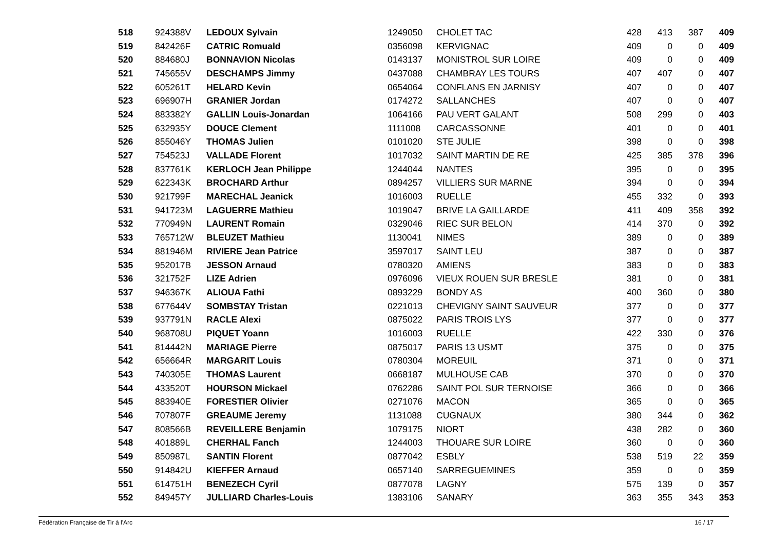| 518 | 924388V | LEDOUX Sylvain | 1249050 | CHOLET TAC | 428 | 413 | 387 | 409 |
| 519 | 842426F | CATRIC Romuald | 0356098 | KERVIGNAC | 409 | 0 | 0 | 409 |
| 520 | 884680J | BONNAVION Nicolas | 0143137 | MONISTROL SUR LOIRE | 409 | 0 | 0 | 409 |
| 521 | 745655V | DESCHAMPS Jimmy | 0437088 | CHAMBRAY LES TOURS | 407 | 407 | 0 | 407 |
| 522 | 605261T | HELARD Kevin | 0654064 | CONFLANS EN JARNISY | 407 | 0 | 0 | 407 |
| 523 | 696907H | GRANIER Jordan | 0174272 | SALLANCHES | 407 | 0 | 0 | 407 |
| 524 | 883382Y | GALLIN Louis-Jonardan | 1064166 | PAU VERT GALANT | 508 | 299 | 0 | 403 |
| 525 | 632935Y | DOUCE Clement | 1111008 | CARCASSONNE | 401 | 0 | 0 | 401 |
| 526 | 855046Y | THOMAS Julien | 0101020 | STE JULIE | 398 | 0 | 0 | 398 |
| 527 | 754523J | VALLADE Florent | 1017032 | SAINT MARTIN DE RE | 425 | 385 | 378 | 396 |
| 528 | 837761K | KERLOCH Jean Philippe | 1244044 | NANTES | 395 | 0 | 0 | 395 |
| 529 | 622343K | BROCHARD Arthur | 0894257 | VILLIERS SUR MARNE | 394 | 0 | 0 | 394 |
| 530 | 921799F | MARECHAL Jeanick | 1016003 | RUELLE | 455 | 332 | 0 | 393 |
| 531 | 941723M | LAGUERRE Mathieu | 1019047 | BRIVE LA GAILLARDE | 411 | 409 | 358 | 392 |
| 532 | 770949N | LAURENT Romain | 0329046 | RIEC SUR BELON | 414 | 370 | 0 | 392 |
| 533 | 765712W | BLEUZET Mathieu | 1130041 | NIMES | 389 | 0 | 0 | 389 |
| 534 | 881946M | RIVIERE Jean Patrice | 3597017 | SAINT LEU | 387 | 0 | 0 | 387 |
| 535 | 952017B | JESSON Arnaud | 0780320 | AMIENS | 383 | 0 | 0 | 383 |
| 536 | 321752F | LIZE Adrien | 0976096 | VIEUX ROUEN SUR BRESLE | 381 | 0 | 0 | 381 |
| 537 | 946367K | ALIOUA Fathi | 0893229 | BONDY AS | 400 | 360 | 0 | 380 |
| 538 | 677644V | SOMBSTAY Tristan | 0221013 | CHEVIGNY SAINT SAUVEUR | 377 | 0 | 0 | 377 |
| 539 | 937791N | RACLE Alexi | 0875022 | PARIS TROIS LYS | 377 | 0 | 0 | 377 |
| 540 | 968708U | PIQUET Yoann | 1016003 | RUELLE | 422 | 330 | 0 | 376 |
| 541 | 814442N | MARIAGE Pierre | 0875017 | PARIS 13 USMT | 375 | 0 | 0 | 375 |
| 542 | 656664R | MARGARIT Louis | 0780304 | MOREUIL | 371 | 0 | 0 | 371 |
| 543 | 740305E | THOMAS Laurent | 0668187 | MULHOUSE CAB | 370 | 0 | 0 | 370 |
| 544 | 433520T | HOURSON Mickael | 0762286 | SAINT POL SUR TERNOISE | 366 | 0 | 0 | 366 |
| 545 | 883940E | FORESTIER Olivier | 0271076 | MACON | 365 | 0 | 0 | 365 |
| 546 | 707807F | GREAUME Jeremy | 1131088 | CUGNAUX | 380 | 344 | 0 | 362 |
| 547 | 808566B | REVEILLERE Benjamin | 1079175 | NIORT | 438 | 282 | 0 | 360 |
| 548 | 401889L | CHERHAL Fanch | 1244003 | THOUARE SUR LOIRE | 360 | 0 | 0 | 360 |
| 549 | 850987L | SANTIN Florent | 0877042 | ESBLY | 538 | 519 | 22 | 359 |
| 550 | 914842U | KIEFFER Arnaud | 0657140 | SARREGUEMINES | 359 | 0 | 0 | 359 |
| 551 | 614751H | BENEZECH Cyril | 0877078 | LAGNY | 575 | 139 | 0 | 357 |
| 552 | 849457Y | JULLIARD Charles-Louis | 1383106 | SANARY | 363 | 355 | 343 | 353 |
Fédération Française de Tir à l'Arc 16 / 17